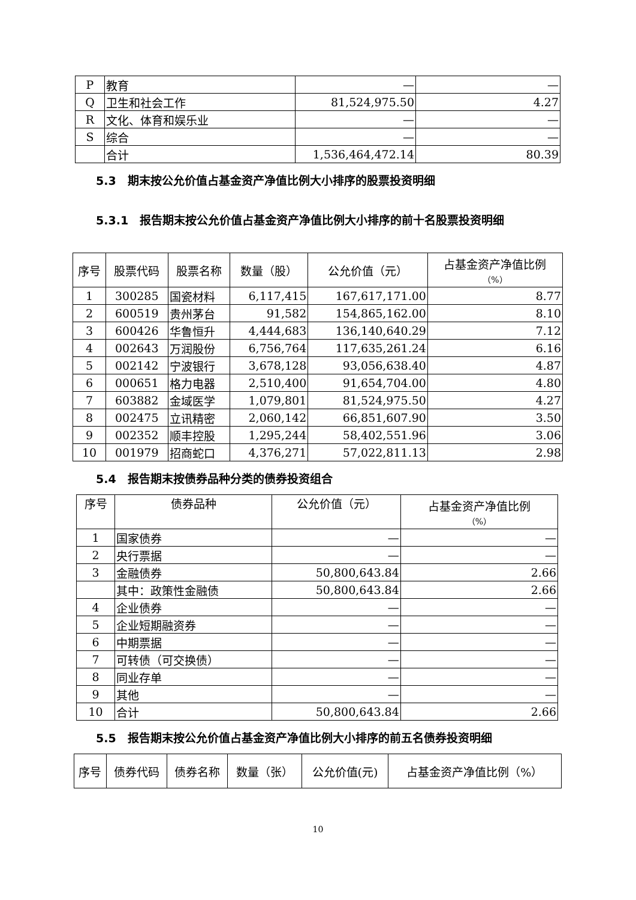| P | 教育 | — | — |
| Q | 卫生和社会工作 | 81,524,975.50 | 4.27 |
| R | 文化、体育和娱乐业 | — | — |
| S | 综合 | — | — |
| | 合计 | 1,536,464,472.14 | 80.39 |
5.3　期末按公允价值占基金资产净值比例大小排序的股票投资明细
5.3.1　报告期末按公允价值占基金资产净值比例大小排序的前十名股票投资明细
| 序号 | 股票代码 | 股票名称 | 数量（股） | 公允价值（元） | 占基金资产净值比例 （%） |
| --- | --- | --- | --- | --- | --- |
| 1 | 300285 | 国瓷材料 | 6,117,415 | 167,617,171.00 | 8.77 |
| 2 | 600519 | 贵州茅台 | 91,582 | 154,865,162.00 | 8.10 |
| 3 | 600426 | 华鲁恒升 | 4,444,683 | 136,140,640.29 | 7.12 |
| 4 | 002643 | 万润股份 | 6,756,764 | 117,635,261.24 | 6.16 |
| 5 | 002142 | 宁波银行 | 3,678,128 | 93,056,638.40 | 4.87 |
| 6 | 000651 | 格力电器 | 2,510,400 | 91,654,704.00 | 4.80 |
| 7 | 603882 | 金域医学 | 1,079,801 | 81,524,975.50 | 4.27 |
| 8 | 002475 | 立讯精密 | 2,060,142 | 66,851,607.90 | 3.50 |
| 9 | 002352 | 顺丰控股 | 1,295,244 | 58,402,551.96 | 3.06 |
| 10 | 001979 | 招商蛇口 | 4,376,271 | 57,022,811.13 | 2.98 |
5.4　报告期末按债券品种分类的债券投资组合
| 序号 | 债券品种 | 公允价值（元） | 占基金资产净值比例 （%） |
| --- | --- | --- | --- |
| 1 | 国家债券 | — | — |
| 2 | 央行票据 | — | — |
| 3 | 金融债券 | 50,800,643.84 | 2.66 |
| | 其中：政策性金融债 | 50,800,643.84 | 2.66 |
| 4 | 企业债券 | — | — |
| 5 | 企业短期融资券 | — | — |
| 6 | 中期票据 | — | — |
| 7 | 可转债（可交换债） | — | — |
| 8 | 同业存单 | — | — |
| 9 | 其他 | — | — |
| 10 | 合计 | 50,800,643.84 | 2.66 |
5.5　报告期末按公允价值占基金资产净值比例大小排序的前五名债券投资明细
| 序号 | 债券代码 | 债券名称 | 数量（张） | 公允价值(元) | 占基金资产净值比例（%） |
| --- | --- | --- | --- | --- | --- |
10